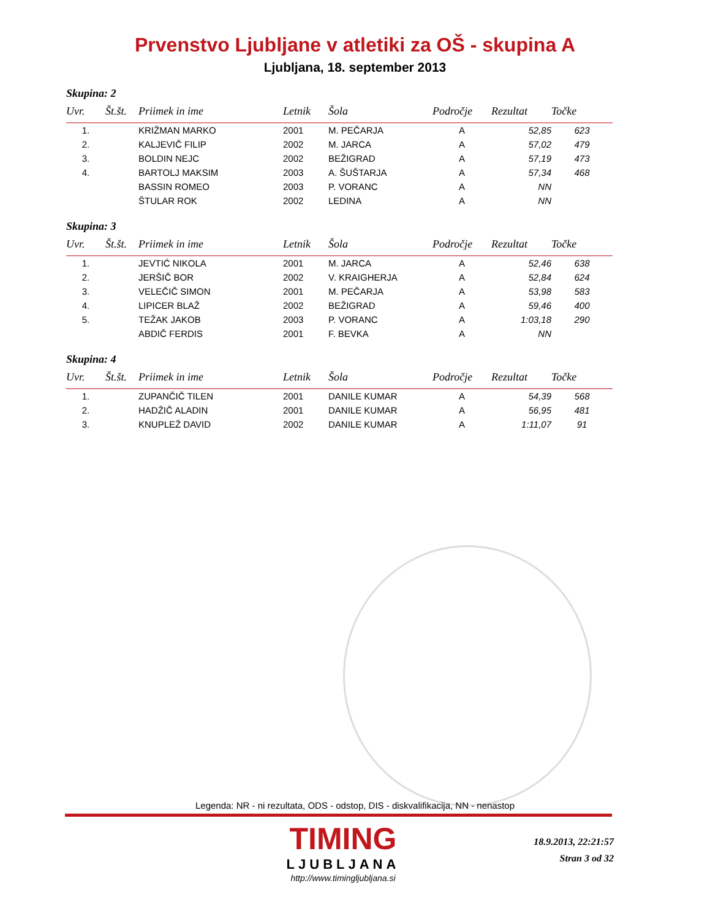Prvenstvo Ljubljane v atletiki za OŠ - skupina A
Ljubljana, 18. september 2013
Skupina: 2
| Uvr. | Št.št. | Priimek in ime | Letnik | Šola | Področje | Rezultat | Točke |
| --- | --- | --- | --- | --- | --- | --- | --- |
| 1. | | KRIŽMAN MARKO | 2001 | M. PEČARJA | A | 52,85 | 623 |
| 2. | | KALJEVIČ FILIP | 2002 | M. JARCA | A | 57,02 | 479 |
| 3. | | BOLDIN NEJC | 2002 | BEŽIGRAD | A | 57,19 | 473 |
| 4. | | BARTOLJ MAKSIM | 2003 | A. ŠUŠTARJA | A | 57,34 | 468 |
| | | BASSIN ROMEO | 2003 | P. VORANC | A | NN | |
| | | ŠTULAR ROK | 2002 | LEDINA | A | NN | |
Skupina: 3
| Uvr. | Št.št. | Priimek in ime | Letnik | Šola | Področje | Rezultat | Točke |
| --- | --- | --- | --- | --- | --- | --- | --- |
| 1. | | JEVTIĆ NIKOLA | 2001 | M. JARCA | A | 52,46 | 638 |
| 2. | | JERŠIČ BOR | 2002 | V. KRAIGHERJA | A | 52,84 | 624 |
| 3. | | VELEČIČ SIMON | 2001 | M. PEČARJA | A | 53,98 | 583 |
| 4. | | LIPICER BLAŽ | 2002 | BEŽIGRAD | A | 59,46 | 400 |
| 5. | | TEŽAK JAKOB | 2003 | P. VORANC | A | 1:03,18 | 290 |
| | | ABDIČ FERDIS | 2001 | F. BEVKA | A | NN | |
Skupina: 4
| Uvr. | Št.št. | Priimek in ime | Letnik | Šola | Področje | Rezultat | Točke |
| --- | --- | --- | --- | --- | --- | --- | --- |
| 1. | | ZUPANČIČ TILEN | 2001 | DANILE KUMAR | A | 54,39 | 568 |
| 2. | | HADŽIČ ALADIN | 2001 | DANILE KUMAR | A | 56,95 | 481 |
| 3. | | KNUPLEŽ DAVID | 2002 | DANILE KUMAR | A | 1:11,07 | 91 |
Legenda: NR - ni rezultata, ODS - odstop, DIS - diskvalifikacija, NN - nenastop
TIMING
LJUBLJANA
http://www.timingljubljana.si
18.9.2013, 22:21:57
Stran 3 od 32